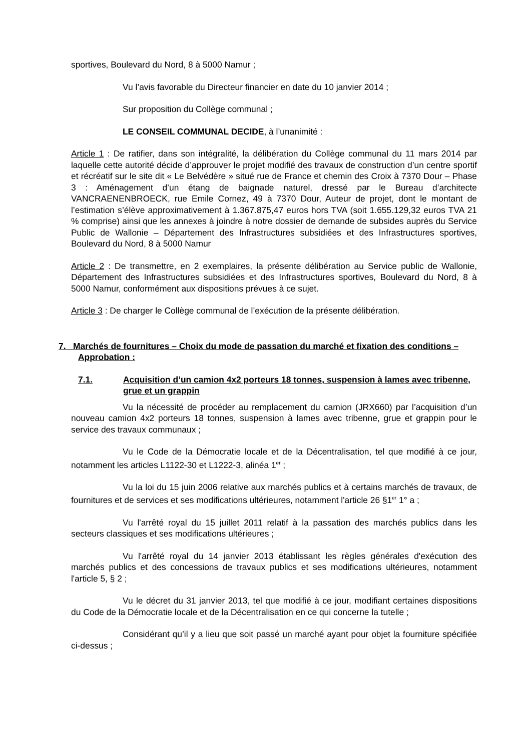sportives, Boulevard du Nord, 8 à 5000 Namur ;
Vu l’avis favorable du Directeur financier en date du 10 janvier 2014 ;
Sur proposition du Collège communal ;
LE CONSEIL COMMUNAL DECIDE, à l’unanimité :
Article 1 : De ratifier, dans son intégralité, la délibération du Collège communal du 11 mars 2014 par laquelle cette autorité décide d’approuver le projet modifié des travaux de construction d’un centre sportif et récréatif sur le site dit « Le Belvédère » situé rue de France et chemin des Croix à 7370 Dour – Phase 3 : Aménagement d’un étang de baignade naturel, dressé par le Bureau d’architecte VANCRAENENBROECK, rue Emile Cornez, 49 à 7370 Dour, Auteur de projet, dont le montant de l’estimation s’élève approximativement à 1.367.875,47 euros hors TVA (soit 1.655.129,32 euros TVA 21 % comprise) ainsi que les annexes à joindre à notre dossier de demande de subsides auprès du Service Public de Wallonie – Département des Infrastructures subsidiées et des Infrastructures sportives, Boulevard du Nord, 8 à 5000 Namur
Article 2 : De transmettre, en 2 exemplaires, la présente délibération au Service public de Wallonie, Département des Infrastructures subsidiées et des Infrastructures sportives, Boulevard du Nord, 8 à 5000 Namur, conformément aux dispositions prévues à ce sujet.
Article 3 : De charger le Collège communal de l’exécution de la présente délibération.
7. Marchés de fournitures – Choix du mode de passation du marché et fixation des conditions – Approbation :
7.1. Acquisition d’un camion 4x2 porteurs 18 tonnes, suspension à lames avec tribenne, grue et un grappin
Vu la nécessité de procéder au remplacement du camion (JRX660) par l’acquisition d’un nouveau camion 4x2 porteurs 18 tonnes, suspension à lames avec tribenne, grue et grappin pour le service des travaux communaux ;
Vu le Code de la Démocratie locale et de la Décentralisation, tel que modifié à ce jour, notamment les articles L1122-30 et L1222-3, alinéa 1<sup>er</sup> ;
Vu la loi du 15 juin 2006 relative aux marchés publics et à certains marchés de travaux, de fournitures et de services et ses modifications ultérieures, notamment l'article 26 §1<sup>er</sup> 1° a ;
Vu l'arrêté royal du 15 juillet 2011 relatif à la passation des marchés publics dans les secteurs classiques et ses modifications ultérieures ;
Vu l'arrêté royal du 14 janvier 2013 établissant les règles générales d'exécution des marchés publics et des concessions de travaux publics et ses modifications ultérieures, notamment l'article 5, § 2 ;
Vu le décret du 31 janvier 2013, tel que modifié à ce jour, modifiant certaines dispositions du Code de la Démocratie locale et de la Décentralisation en ce qui concerne la tutelle ;
Considérant qu’il y a lieu que soit passé un marché ayant pour objet la fourniture spécifiée ci-dessus ;